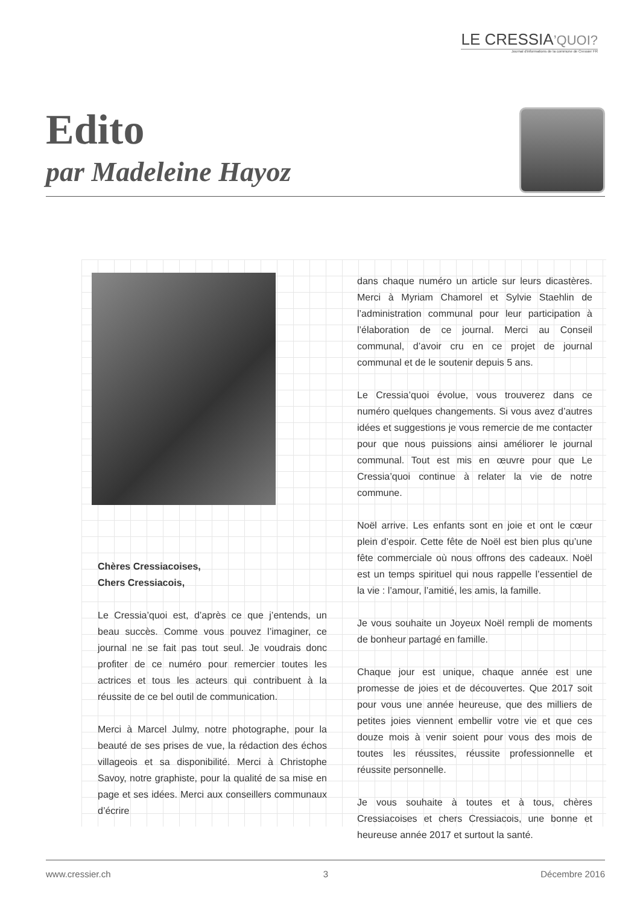LE CRESSIA’QUOI?
Journal d'informations de la commune de Cressier FR
Edito
par Madeleine Hayoz
Chères Cressiacoises,
Chers Cressiacois,
Le Cressia’quoi est, d’après ce que j’entends, un beau succès. Comme vous pouvez l’imaginer, ce journal ne se fait pas tout seul. Je voudrais donc profiter de ce numéro pour remercier toutes les actrices et tous les acteurs qui contribuent à la réussite de ce bel outil de communication.
Merci à Marcel Julmy, notre photographe, pour la beauté de ses prises de vue, la rédaction des échos villageois et sa disponibilité. Merci à Christophe Savoy, notre graphiste, pour la qualité de sa mise en page et ses idées. Merci aux conseillers communaux d’écrire
dans chaque numéro un article sur leurs dicastères. Merci à Myriam Chamorel et Sylvie Staehlin de l’administration communal pour leur participation à l’élaboration de ce journal. Merci au Conseil communal, d’avoir cru en ce projet de journal communal et de le soutenir depuis 5 ans.
Le Cressia’quoi évolue, vous trouverez dans ce numéro quelques changements. Si vous avez d’autres idées et suggestions je vous remercie de me contacter pour que nous puissions ainsi améliorer le journal communal. Tout est mis en œuvre pour que Le Cressia’quoi continue à relater la vie de notre commune.
Noël arrive. Les enfants sont en joie et ont le cœur plein d’espoir. Cette fête de Noël est bien plus qu’une fête commerciale où nous offrons des cadeaux. Noël est un temps spirituel qui nous rappelle l’essentiel de la vie : l’amour, l’amitié, les amis, la famille.
Je vous souhaite un Joyeux Noël rempli de moments de bonheur partagé en famille.
Chaque jour est unique, chaque année est une promesse de joies et de découvertes. Que 2017 soit pour vous une année heureuse, que des milliers de petites joies viennent embellir votre vie et que ces douze mois à venir soient pour vous des mois de toutes les réussites, réussite professionnelle et réussite personnelle.
Je vous souhaite à toutes et à tous, chères Cressiacoises et chers Cressiacois, une bonne et heureuse année 2017 et surtout la santé.
www.cressier.ch 3 Décembre 2016